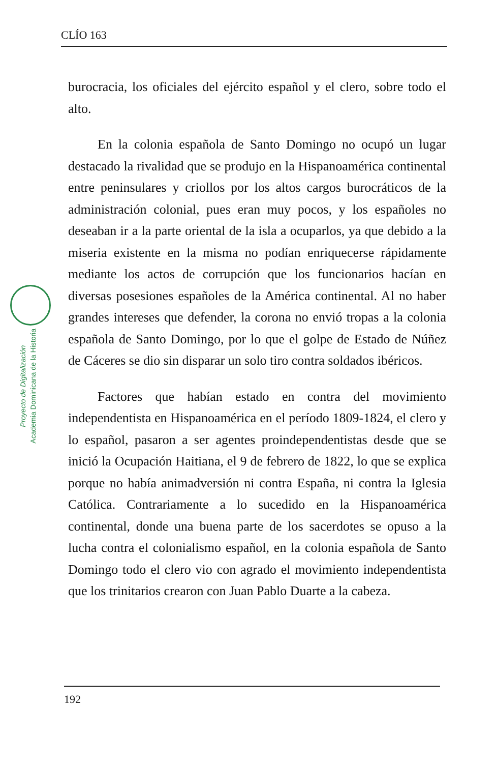CLÍO 163
Proyecto de Digitalización
Academia Dominicana de la Historia
burocracia, los oficiales del ejército español y el clero, sobre todo el alto.
En la colonia española de Santo Domingo no ocupó un lugar destacado la rivalidad que se produjo en la Hispanoamérica continental entre peninsulares y criollos por los altos cargos burocráticos de la administración colonial, pues eran muy pocos, y los españoles no deseaban ir a la parte oriental de la isla a ocuparlos, ya que debido a la miseria existente en la misma no podían enriquecerse rápidamente mediante los actos de corrupción que los funcionarios hacían en diversas posesiones españoles de la América continental. Al no haber grandes intereses que defender, la corona no envió tropas a la colonia española de Santo Domingo, por lo que el golpe de Estado de Núñez de Cáceres se dio sin disparar un solo tiro contra soldados ibéricos.
Factores que habían estado en contra del movimiento independentista en Hispanoamérica en el período 1809-1824, el clero y lo español, pasaron a ser agentes proindependentistas desde que se inició la Ocupación Haitiana, el 9 de febrero de 1822, lo que se explica porque no había animadversión ni contra España, ni contra la Iglesia Católica. Contrariamente a lo sucedido en la Hispanoamérica continental, donde una buena parte de los sacerdotes se opuso a la lucha contra el colonialismo español, en la colonia española de Santo Domingo todo el clero vio con agrado el movimiento independentista que los trinitarios crearon con Juan Pablo Duarte a la cabeza.
192